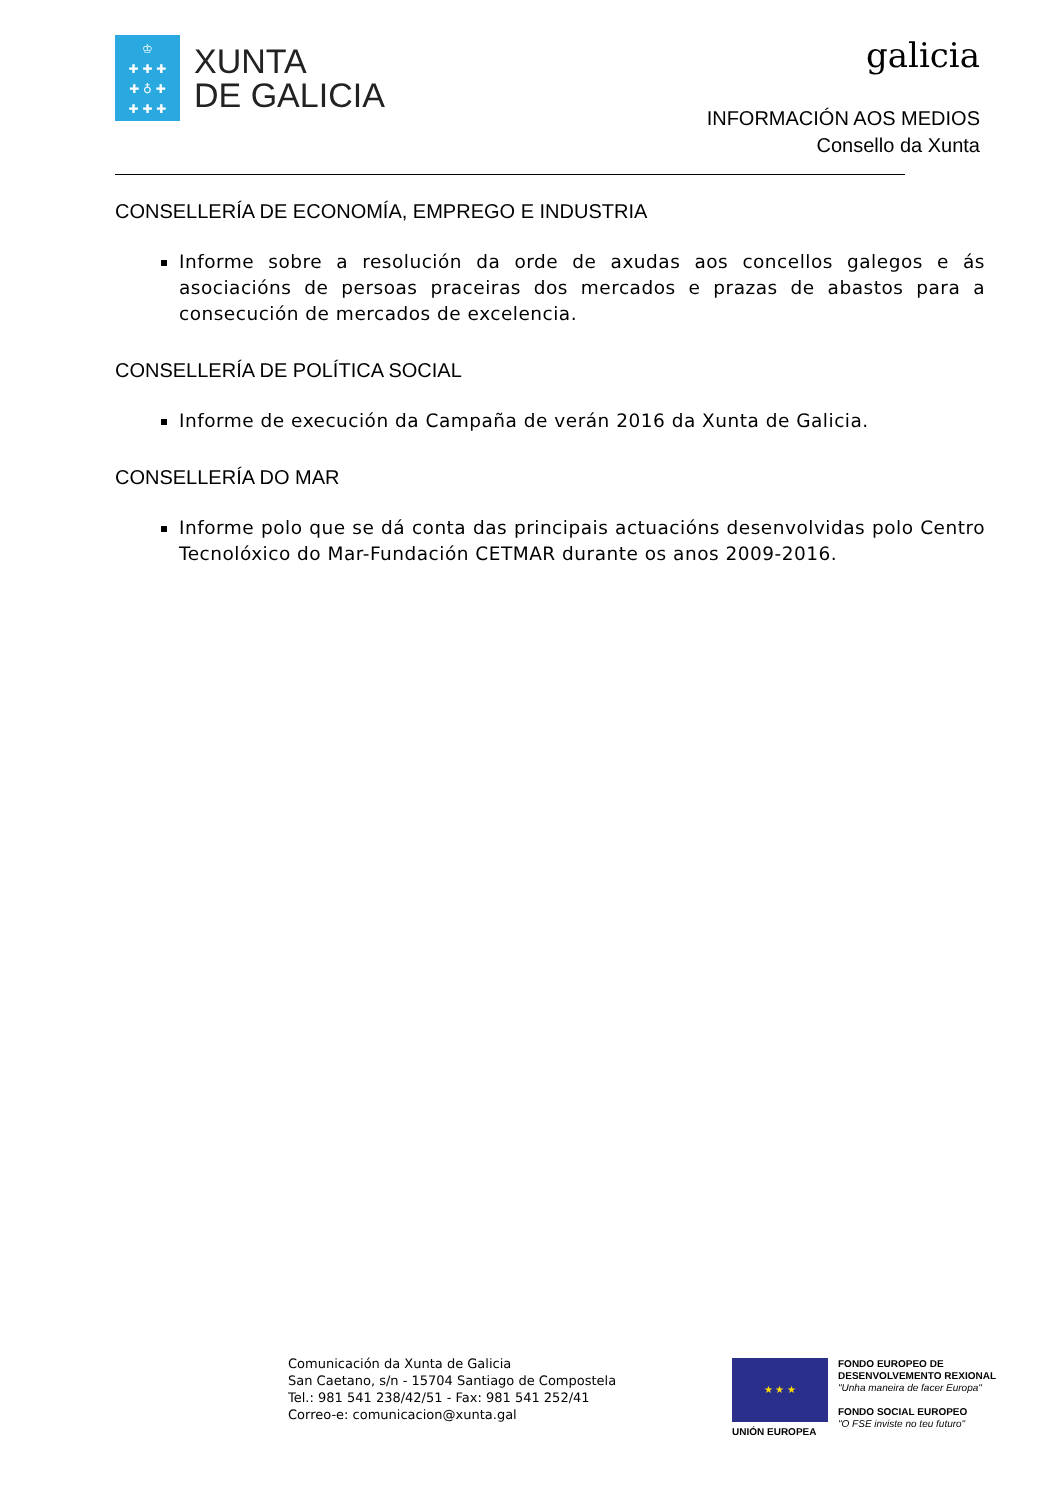♔
✚ ✚ ✚
✚ ♁ ✚
✚ ✚ ✚
XUNTA
DE GALICIA
galicia
INFORMACIÓN AOS MEDIOS
Consello da Xunta
CONSELLERÍA DE ECONOMÍA, EMPREGO E INDUSTRIA
Informe sobre a resolución da orde de axudas aos concellos galegos e ás asociacións de persoas praceiras dos mercados e prazas de abastos para a consecución de mercados de excelencia.
CONSELLERÍA DE POLÍTICA SOCIAL
Informe de execución da Campaña de verán 2016 da Xunta de Galicia.
CONSELLERÍA DO MAR
Informe polo que se dá conta das principais actuacións desenvolvidas polo Centro Tecnolóxico do Mar-Fundación CETMAR durante os anos 2009-2016.
Comunicación da Xunta de Galicia
San Caetano, s/n - 15704 Santiago de Compostela
Tel.: 981 541 238/42/51 - Fax: 981 541 252/41
Correo-e: comunicacion@xunta.gal
★ ★ ★
UNIÓN EUROPEA
FONDO EUROPEO DE
DESENVOLVEMENTO REXIONAL
"Unha maneira de facer Europa"
FONDO SOCIAL EUROPEO
"O FSE inviste no teu futuro"